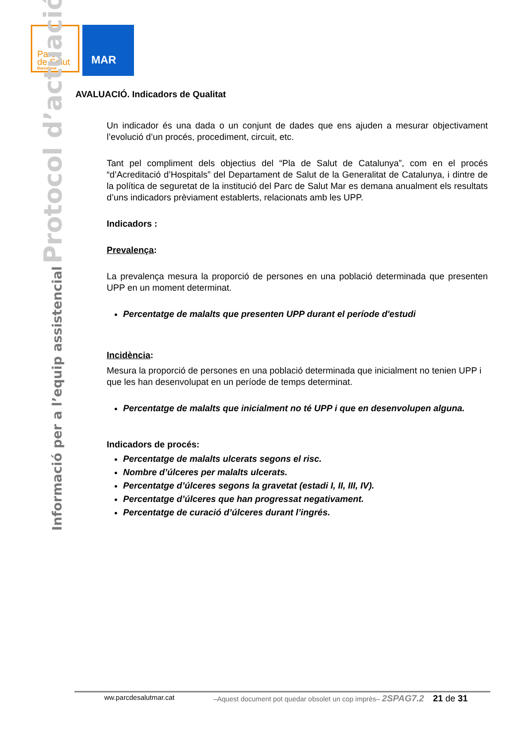Parc
de Salut
Barcelona
MAR
Informació per a l’equip assistencial Protocol d’actuació
AVALUACIÓ. Indicadors de Qualitat
Un indicador és una dada o un conjunt de dades que ens ajuden a mesurar objectivament l’evolució d’un procés, procediment, circuit, etc.
Tant pel compliment dels objectius del “Pla de Salut de Catalunya”, com en el procés “d’Acreditació d’Hospitals” del Departament de Salut de la Generalitat de Catalunya, i dintre de la política de seguretat de la institució del Parc de Salut Mar es demana anualment els resultats d’uns indicadors prèviament establerts, relacionats amb les UPP.
Indicadors :
Prevalença:
La prevalença mesura la proporció de persones en una població determinada que presenten UPP en un moment determinat.
Percentatge de malalts que presenten UPP durant el període d'estudi
Incidència:
Mesura la proporció de persones en una població determinada que inicialment no tenien UPP i que les han desenvolupat en un període de temps determinat.
Percentatge de malalts que inicialment no té UPP i que en desenvolupen alguna.
Indicadors de procés:
Percentatge de malalts ulcerats segons el risc.
Nombre d’úlceres per malalts ulcerats.
Percentatge d’úlceres segons la gravetat (estadi I, II, III, IV).
Percentatge d’úlceres que han progressat negativament.
Percentatge de curació d’úlceres durant l’ingrés.
ww.parcdesalutmar.cat –Aquest document pot quedar obsolet un cop imprès– 2SPAG7.2 21 de 31